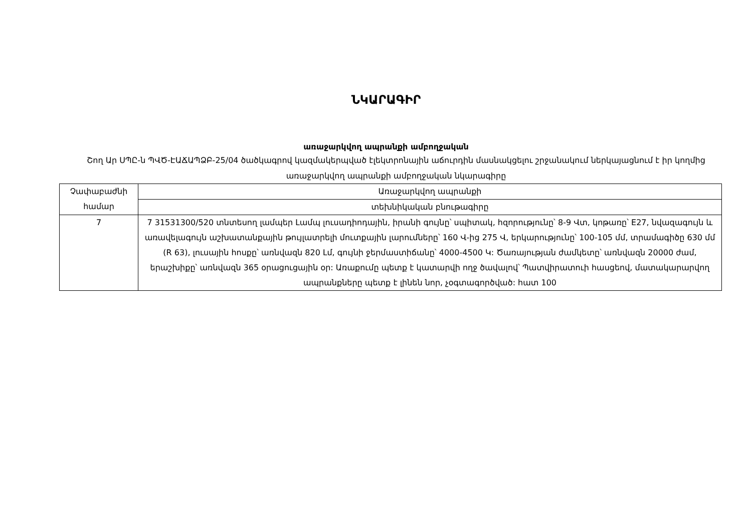ՆԿԱՐԱԳԻՐ
առաջարկվող ապրանքի ամբողջական
Շող Ար ՍՊԸ-ն ՊՎԾ-ԷԱՃԱՊՁԲ-25/04 ծածկագրով կազմակերպված էլեկտրոնային աճուրդին մասնակցելու շրջանակում ներկայացնում է իր կողմից առաջարկվող ապրանքի ամբողջական նկարագիրը
| Չափաբաժնի համար | Առաջարկվող ապրանքի |
| | տեխնիկական բնութագիրը |
| 7 | 7 31531300/520 տնտեսող լամպեր Լամպ լուսադիոդային, իրանի գույնը՝ սպիտակ, հզորությունը՝ 8-9 Վտ, կոթառը՝ E27, նվազագույն և առավելագույն աշխատանքային թույլատրելի մուտքային լարումները՝ 160 Վ-ից 275 Վ, երկարությունը՝ 100-105 մմ, տրամագիծը 630 մմ (R 63), լուսային հոսքը՝ առնվազն 820 Լմ, գույնի ջերմաստիճանը՝ 4000-4500 Կ: Ծառայության ժամկետը՝ առնվազն 20000 ժամ, երաշխիքը՝ առնվազն 365 օրացուցային օր: Առաքումը պետք է կատարվի ողջ ծավալով՝ Պատվիրատուի հասցեով, մատակարարվող ապրանքները պետք է լինեն նոր, չօգտագործված: հատ 100 |